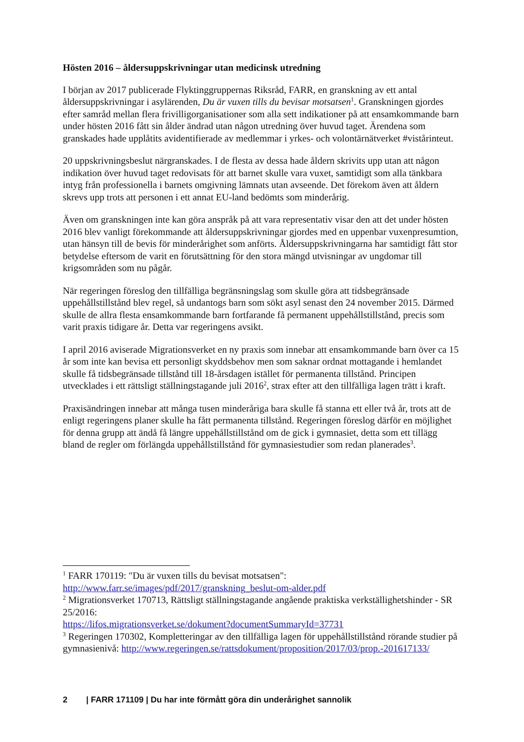Hösten 2016 – åldersuppskrivningar utan medicinsk utredning
I början av 2017 publicerade Flyktinggruppernas Riksråd, FARR, en granskning av ett antal åldersuppskrivningar i asylärenden, Du är vuxen tills du bevisar motsatsen<sup>1</sup>. Granskningen gjordes efter samråd mellan flera frivilligorganisationer som alla sett indikationer på att ensamkommande barn under hösten 2016 fått sin ålder ändrad utan någon utredning över huvud taget. Ärendena som granskades hade upplåtits avidentifierade av medlemmar i yrkes- och volontärnätverket #vistårinteut.
20 uppskrivningsbeslut närgranskades. I de flesta av dessa hade åldern skrivits upp utan att någon indikation över huvud taget redovisats för att barnet skulle vara vuxet, samtidigt som alla tänkbara intyg från professionella i barnets omgivning lämnats utan avseende. Det förekom även att åldern skrevs upp trots att personen i ett annat EU-land bedömts som minderårig.
Även om granskningen inte kan göra anspråk på att vara representativ visar den att det under hösten 2016 blev vanligt förekommande att åldersuppskrivningar gjordes med en uppenbar vuxenpresumtion, utan hänsyn till de bevis för minderårighet som anförts. Åldersuppskrivningarna har samtidigt fått stor betydelse eftersom de varit en förutsättning för den stora mängd utvisningar av ungdomar till krigsområden som nu pågår.
När regeringen föreslog den tillfälliga begränsningslag som skulle göra att tidsbegränsade uppehållstillstånd blev regel, så undantogs barn som sökt asyl senast den 24 november 2015. Därmed skulle de allra flesta ensamkommande barn fortfarande få permanent uppehållstillstånd, precis som varit praxis tidigare år. Detta var regeringens avsikt.
I april 2016 aviserade Migrationsverket en ny praxis som innebar att ensamkommande barn över ca 15 år som inte kan bevisa ett personligt skyddsbehov men som saknar ordnat mottagande i hemlandet skulle få tidsbegränsade tillstånd till 18-årsdagen istället för permanenta tillstånd. Principen utvecklades i ett rättsligt ställningstagande juli 2016<sup>2</sup>, strax efter att den tillfälliga lagen trätt i kraft.
Praxisändringen innebar att många tusen minderåriga bara skulle få stanna ett eller två år, trots att de enligt regeringens planer skulle ha fått permanenta tillstånd. Regeringen föreslog därför en möjlighet för denna grupp att ändå få längre uppehållstillstånd om de gick i gymnasiet, detta som ett tillägg bland de regler om förlängda uppehållstillstånd för gymnasiestudier som redan planerades<sup>3</sup>.
<sup>1</sup> FARR 170119: "Du är vuxen tills du bevisat motsatsen":
http://www.farr.se/images/pdf/2017/granskning_beslut-om-alder.pdf
<sup>2</sup> Migrationsverket 170713, Rättsligt ställningstagande angående praktiska verkställighetshinder - SR 25/2016:
https://lifos.migrationsverket.se/dokument?documentSummaryId=37731
<sup>3</sup> Regeringen 170302, Kompletteringar av den tillfälliga lagen för uppehållstillstånd rörande studier på gymnasienivå: http://www.regeringen.se/rattsdokument/proposition/2017/03/prop.-201617133/
2 | FARR 171109 | Du har inte förmått göra din underårighet sannolik